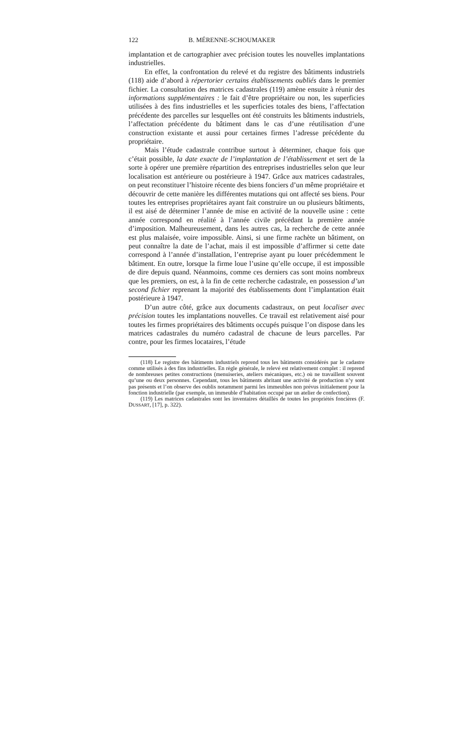122 B. MÉRENNE-SCHOUMAKER
implantation et de cartographier avec précision toutes les nouvelles implantations industrielles.
En effet, la confrontation du relevé et du registre des bâtiments industriels (118) aide d’abord à répertorier certains établissements oubliés dans le premier fichier. La consultation des matrices cadastrales (119) amène ensuite à réunir des informations supplémentaires : le fait d’être propriétaire ou non, les superficies utilisées à des fins industrielles et les superficies totales des biens, l’affectation précédente des parcelles sur lesquelles ont été construits les bâtiments industriels, l’affectation précédente du bâtiment dans le cas d’une réutilisation d’une construction existante et aussi pour certaines firmes l’adresse précédente du propriétaire.
Mais l’étude cadastrale contribue surtout à déterminer, chaque fois que c’était possible, la date exacte de l’implantation de l’établissement et sert de la sorte à opérer une première répartition des entreprises industrielles selon que leur localisation est antérieure ou postérieure à 1947. Grâce aux matrices cadastrales, on peut reconstituer l’histoire récente des biens fonciers d’un même propriétaire et découvrir de cette manière les différentes mutations qui ont affecté ses biens. Pour toutes les entreprises propriétaires ayant fait construire un ou plusieurs bâtiments, il est aisé de déterminer l’année de mise en activité de la nouvelle usine : cette année correspond en réalité à l’année civile précédant la première année d’imposition. Malheureusement, dans les autres cas, la recherche de cette année est plus malaisée, voire impossible. Ainsi, si une firme rachète un bâtiment, on peut connaître la date de l’achat, mais il est impossible d’affirmer si cette date correspond à l’année d’installation, l’entreprise ayant pu louer précédemment le bâtiment. En outre, lorsque la firme loue l’usine qu’elle occupe, il est impossible de dire depuis quand. Néanmoins, comme ces derniers cas sont moins nombreux que les premiers, on est, à la fin de cette recherche cadastrale, en possession d’un second fichier reprenant la majorité des établissements dont l’implantation était postérieure à 1947.
D’un autre côté, grâce aux documents cadastraux, on peut localiser avec précision toutes les implantations nouvelles. Ce travail est relativement aisé pour toutes les firmes propriétaires des bâtiments occupés puisque l’on dispose dans les matrices cadastrales du numéro cadastral de chacune de leurs parcelles. Par contre, pour les firmes locataires, l’étude
(118) Le registre des bâtiments industriels reprend tous les bâtiments considérés par le cadastre comme utilisés à des fins industrielles. En règle générale, le relevé est relativement complet : il reprend de nombreuses petites constructions (menuiseries, ateliers mécaniques, etc.) où ne travaillent souvent qu’une ou deux personnes. Cependant, tous les bâtiments abritant une activité de production n’y sont pas présents et l’on observe des oublis notamment parmi les immeubles non prévus initialement pour la fonction industrielle (par exemple, un immeuble d’habitation occupé par un atelier de confection).
(119) Les matrices cadastrales sont les inventaires détaillés de toutes les propriétés foncières (F. DUSSART, [17], p. 322).